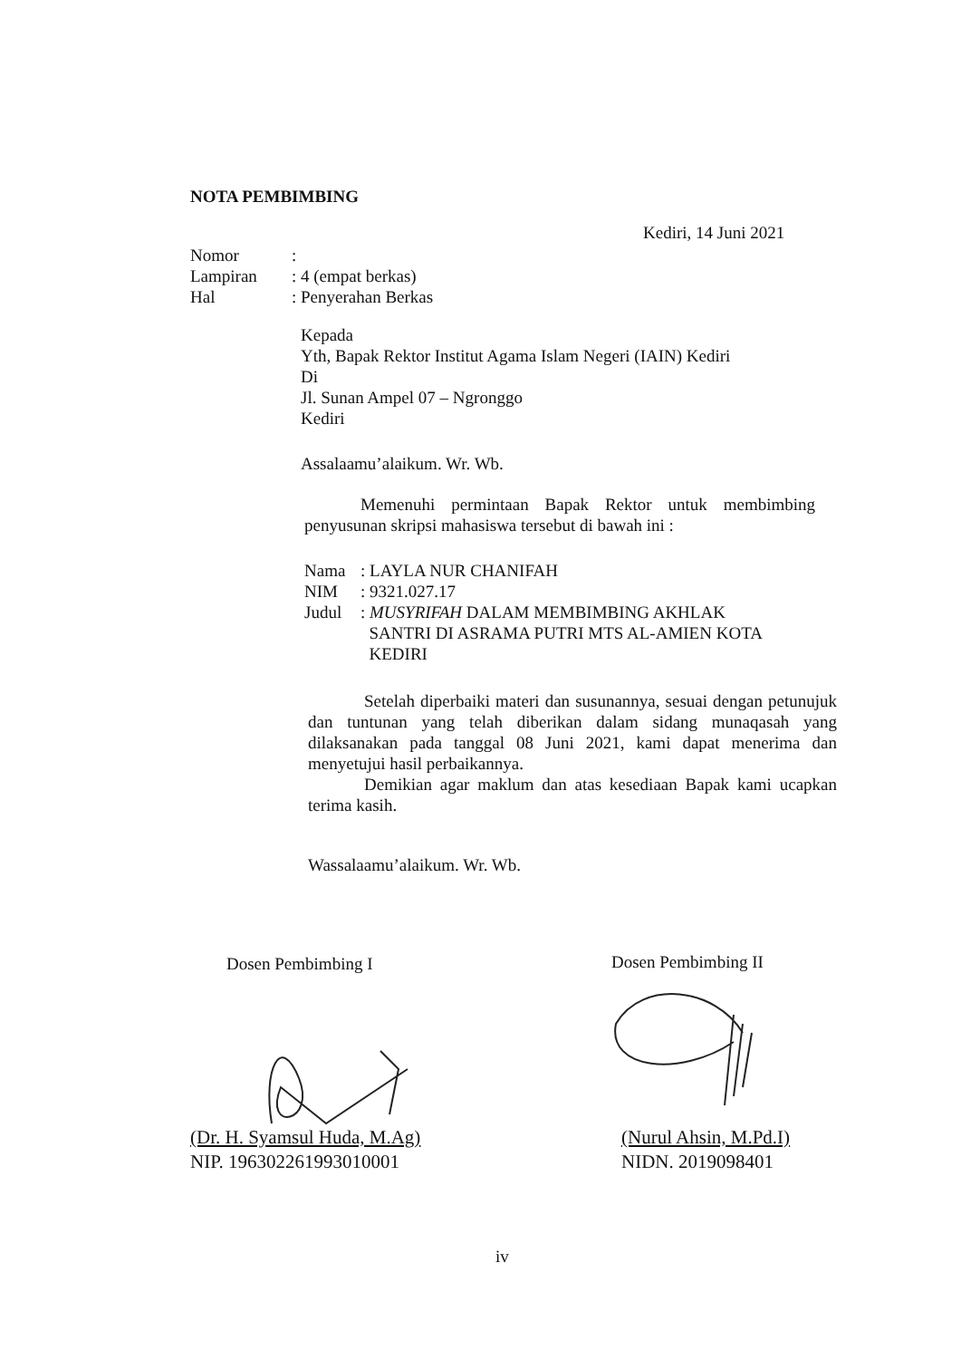NOTA PEMBIMBING
Kediri, 14 Juni 2021
| Nomor | : |
| Lampiran | : 4 (empat berkas) |
| Hal | : Penyerahan Berkas |
Kepada
Yth, Bapak Rektor Institut Agama Islam Negeri (IAIN) Kediri
Di
Jl. Sunan Ampel 07 – Ngronggo
Kediri
Assalaamu’alaikum. Wr. Wb.
Memenuhi permintaan Bapak Rektor untuk membimbing penyusunan skripsi mahasiswa tersebut di bawah ini :
| Nama | : LAYLA NUR CHANIFAH |
| NIM | : 9321.027.17 |
| Judul | : MUSYRIFAH DALAM MEMBIMBING AKHLAK SANTRI DI ASRAMA PUTRI MTS AL-AMIEN KOTA KEDIRI |
Setelah diperbaiki materi dan susunannya, sesuai dengan petunujuk dan tuntunan yang telah diberikan dalam sidang munaqasah yang dilaksanakan pada tanggal 08 Juni 2021, kami dapat menerima dan menyetujui hasil perbaikannya.
Demikian agar maklum dan atas kesediaan Bapak kami ucapkan terima kasih.
Wassalaamu’alaikum. Wr. Wb.
Dosen Pembimbing I Dosen Pembimbing II
(Dr. H. Syamsul Huda, M.Ag)
NIP. 196302261993010001
(Nurul Ahsin, M.Pd.I)
NIDN. 2019098401
iv